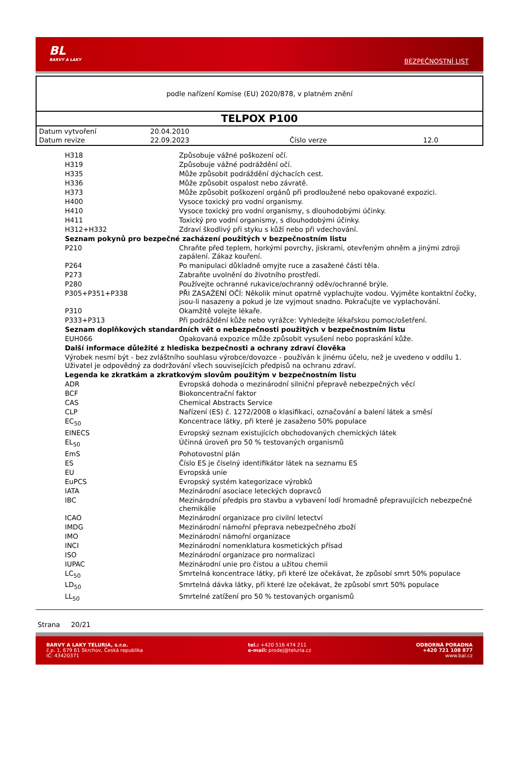BL
BARVY A LAKY
BEZPEČNOSTNÍ LIST
podle nařízení Komise (EU) 2020/878, v platném znění
TELPOX P100
| Datum vytvoření | 20.04.2010 | | |
| Datum revize | 22.09.2023 | Číslo verze | 12.0 |
| H318 | Způsobuje vážné poškození očí. |
| H319 | Způsobuje vážné podráždění očí. |
| H335 | Může způsobit podráždění dýchacích cest. |
| H336 | Může způsobit ospalost nebo závratě. |
| H373 | Může způsobit poškození orgánů při prodloužené nebo opakované expozici. |
| H400 | Vysoce toxický pro vodní organismy. |
| H410 | Vysoce toxický pro vodní organismy, s dlouhodobými účinky. |
| H411 | Toxický pro vodní organismy, s dlouhodobými účinky. |
| H312+H332 | Zdraví škodlivý při styku s kůží nebo při vdechování. |
| Seznam pokynů pro bezpečné zacházení použitých v bezpečnostním listu | |
| P210 | Chraňte před teplem, horkými povrchy, jiskrami, otevřeným ohněm a jinými zdroji zapálení. Zákaz kouření. |
| P264 | Po manipulaci důkladně omyjte ruce a zasažené části těla. |
| P273 | Zabraňte uvolnění do životního prostředí. |
| P280 | Používejte ochranné rukavice/ochranný oděv/ochranné brýle. |
| P305+P351+P338 | PŘI ZASAŽENÍ OČÍ: Několik minut opatrně vyplachujte vodou. Vyjměte kontaktní čočky, jsou-li nasazeny a pokud je lze vyjmout snadno. Pokračujte ve vyplachování. |
| P310 | Okamžitě volejte lékaře. |
| P333+P313 | Při podráždění kůže nebo vyrážce: Vyhledejte lékařskou pomoc/ošetření. |
| Seznam doplňkových standardních vět o nebezpečnosti použitých v bezpečnostním listu | |
| EUH066 | Opakovaná expozice může způsobit vysušení nebo popraskání kůže. |
| Další informace důležité z hlediska bezpečnosti a ochrany zdraví člověka | |
| Výrobek nesmí být - bez zvláštního souhlasu výrobce/dovozce - používán k jinému účelu, než je uvedeno v oddílu 1. Uživatel je odpovědný za dodržování všech souvisejících předpisů na ochranu zdraví. | |
| Legenda ke zkratkám a zkratkovým slovům použitým v bezpečnostním listu | |
| ADR | Evropská dohoda o mezinárodní silniční přepravě nebezpečných věcí |
| BCF | Biokoncentrační faktor |
| CAS | Chemical Abstracts Service |
| CLP | Nařízení (ES) č. 1272/2008 o klasifikaci, označování a balení látek a směsí |
| EC<sub>50</sub> | Koncentrace látky, při které je zasaženo 50% populace |
| EINECS | Evropský seznam existujících obchodovaných chemických látek |
| EL<sub>50</sub> | Účinná úroveň pro 50 % testovaných organismů |
| EmS | Pohotovostní plán |
| ES | Číslo ES je číselný identifikátor látek na seznamu ES |
| EU | Evropská unie |
| EuPCS | Evropský systém kategorizace výrobků |
| IATA | Mezinárodní asociace leteckých dopravců |
| IBC | Mezinárodní předpis pro stavbu a vybavení lodí hromadně přepravujících nebezpečné chemikálie |
| ICAO | Mezinárodní organizace pro civilní letectví |
| IMDG | Mezinárodní námořní přeprava nebezpečného zboží |
| IMO | Mezinárodní námořní organizace |
| INCI | Mezinárodní nomenklatura kosmetických přísad |
| ISO | Mezinárodní organizace pro normalizaci |
| IUPAC | Mezinárodní unie pro čistou a užitou chemii |
| LC<sub>50</sub> | Smrtelná koncentrace látky, při které lze očekávat, že způsobí smrt 50% populace |
| LD<sub>50</sub> | Smrtelná dávka látky, při které lze očekávat, že způsobí smrt 50% populace |
| LL<sub>50</sub> | Smrtelné zatížení pro 50 % testovaných organismů |
Strana 20/21
BARVY A LAKY TELURIA, s.r.o.
č.p. 1, 679 61 Skrchov, Česká republika
IČ: 43420371
tel.: +420 516 474 211
e-mail: prodej@teluria.cz
ODBORNÁ PORADNA
+420 721 108 877
www.bal.cz